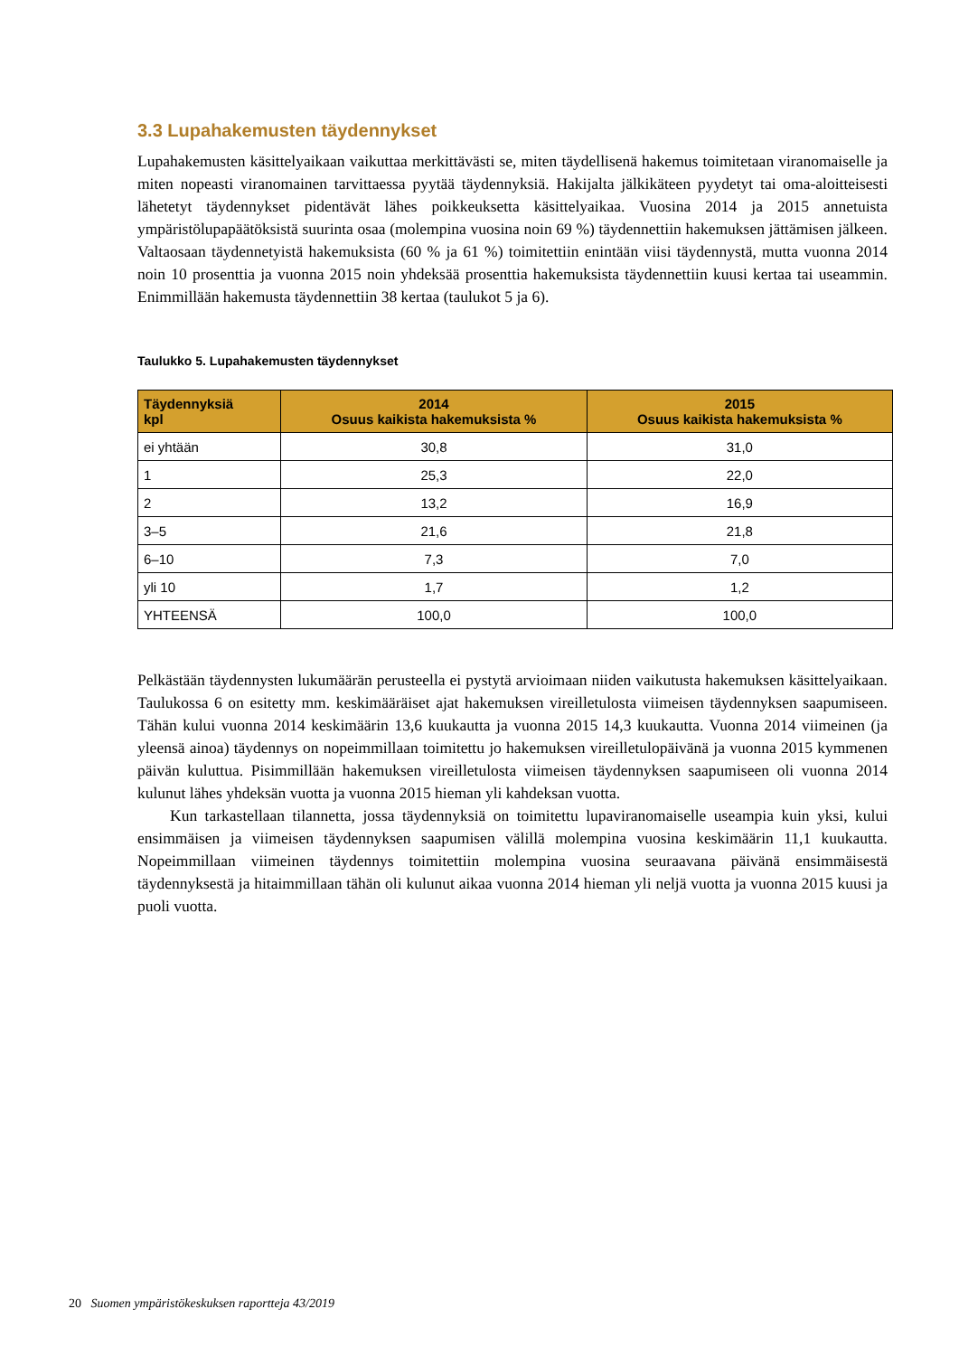3.3 Lupahakemusten täydennykset
Lupahakemusten käsittelyaikaan vaikuttaa merkittävästi se, miten täydellisenä hakemus toimitetaan viranomaiselle ja miten nopeasti viranomainen tarvittaessa pyytää täydennyksiä. Hakijalta jälkikäteen pyydetyt tai oma-aloitteisesti lähetetyt täydennykset pidentävät lähes poikkeuksetta käsittelyaikaa. Vuosina 2014 ja 2015 annetuista ympäristölupapäätöksistä suurinta osaa (molempina vuosina noin 69 %) täydennettiin hakemuksen jättämisen jälkeen. Valtaosaan täydennetyistä hakemuksista (60 % ja 61 %) toimitettiin enintään viisi täydennystä, mutta vuonna 2014 noin 10 prosenttia ja vuonna 2015 noin yhdeksää prosenttia hakemuksista täydennettiin kuusi kertaa tai useammin. Enimmillään hakemusta täydennettiin 38 kertaa (taulukot 5 ja 6).
Taulukko 5. Lupahakemusten täydennykset
| Täydennyksiä kpl | 2014 Osuus kaikista hakemuksista % | 2015 Osuus kaikista hakemuksista % |
| --- | --- | --- |
| ei yhtään | 30,8 | 31,0 |
| 1 | 25,3 | 22,0 |
| 2 | 13,2 | 16,9 |
| 3–5 | 21,6 | 21,8 |
| 6–10 | 7,3 | 7,0 |
| yli 10 | 1,7 | 1,2 |
| YHTEENSÄ | 100,0 | 100,0 |
Pelkästään täydennysten lukumäärän perusteella ei pystytä arvioimaan niiden vaikutusta hakemuksen käsittelyaikaan. Taulukossa 6 on esitetty mm. keskimääräiset ajat hakemuksen vireilletulosta viimeisen täydennyksen saapumiseen. Tähän kului vuonna 2014 keskimäärin 13,6 kuukautta ja vuonna 2015 14,3 kuukautta. Vuonna 2014 viimeinen (ja yleensä ainoa) täydennys on nopeimmillaan toimitettu jo hakemuksen vireilletulopäivänä ja vuonna 2015 kymmenen päivän kuluttua. Pisimmillään hakemuksen vireilletulosta viimeisen täydennyksen saapumiseen oli vuonna 2014 kulunut lähes yhdeksän vuotta ja vuonna 2015 hieman yli kahdeksan vuotta.
Kun tarkastellaan tilannetta, jossa täydennyksiä on toimitettu lupaviranomaiselle useampia kuin yksi, kului ensimmäisen ja viimeisen täydennyksen saapumisen välillä molempina vuosina keskimäärin 11,1 kuukautta. Nopeimmillaan viimeinen täydennys toimitettiin molempina vuosina seuraavana päivänä ensimmäisestä täydennyksestä ja hitaimmillaan tähän oli kulunut aikaa vuonna 2014 hieman yli neljä vuotta ja vuonna 2015 kuusi ja puoli vuotta.
20 Suomen ympäristökeskuksen raportteja 43/2019